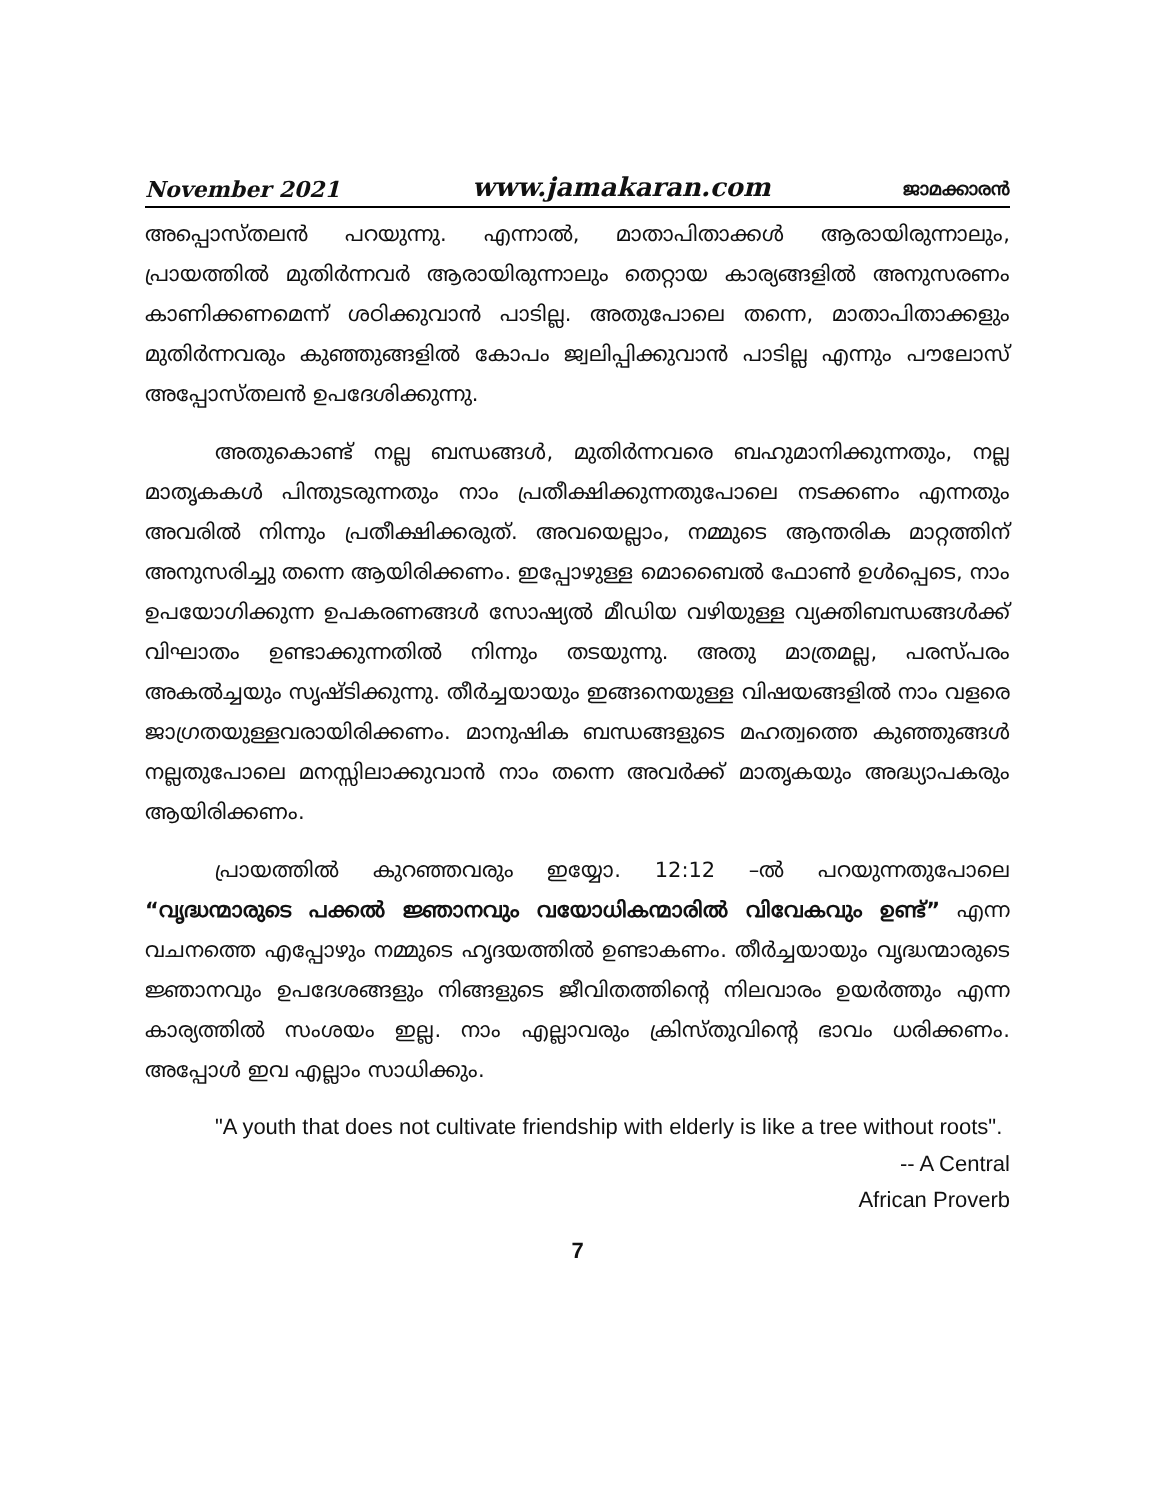November 2021 www.jamakaran.com ജാമക്കാരൻ
അപ്പൊസ്തലൻ പറയുന്നു. എന്നാൽ, മാതാപിതാക്കൾ ആരായിരുന്നാലും, പ്രായത്തിൽ മുതിർന്നവർ ആരായിരുന്നാലും തെറ്റായ കാര്യങ്ങളിൽ അനുസരണം കാണിക്കണമെന്ന് ശഠിക്കുവാൻ പാടില്ല. അതുപോലെ തന്നെ, മാതാപിതാക്കളും മുതിർന്നവരും കുഞ്ഞുങ്ങളിൽ കോപം ജ്വലിപ്പിക്കുവാൻ പാടില്ല എന്നും പൗലോസ് അപ്പോസ്തലൻ ഉപദേശിക്കുന്നു.
അതുകൊണ്ട് നല്ല ബന്ധങ്ങൾ, മുതിർന്നവരെ ബഹുമാനിക്കുന്നതും, നല്ല മാതൃകകൾ പിന്തുടരുന്നതും നാം പ്രതീക്ഷിക്കുന്നതുപോലെ നടക്കണം എന്നതും അവരിൽ നിന്നും പ്രതീക്ഷിക്കരുത്. അവയെല്ലാം, നമ്മുടെ ആന്തരിക മാറ്റത്തിന് അനുസരിച്ചു തന്നെ ആയിരിക്കണം. ഇപ്പോഴുള്ള മൊബൈൽ ഫോൺ ഉൾപ്പെടെ, നാം ഉപയോഗിക്കുന്ന ഉപകരണങ്ങൾ സോഷ്യൽ മീഡിയ വഴിയുള്ള വ്യക്തിബന്ധങ്ങൾക്ക് വിഘാതം ഉണ്ടാക്കുന്നതിൽ നിന്നും തടയുന്നു. അതു മാത്രമല്ല, പരസ്പരം അകൽച്ചയും സൃഷ്ടിക്കുന്നു. തീർച്ചയായും ഇങ്ങനെയുള്ള വിഷയങ്ങളിൽ നാം വളരെ ജാഗ്രതയുള്ളവരായിരിക്കണം. മാനുഷിക ബന്ധങ്ങളുടെ മഹത്വത്തെ കുഞ്ഞുങ്ങൾ നല്ലതുപോലെ മനസ്സിലാക്കുവാൻ നാം തന്നെ അവർക്ക് മാതൃകയും അദ്ധ്യാപകരും ആയിരിക്കണം.
പ്രായത്തിൽ കുറഞ്ഞവരും ഇയ്യോ. 12:12 –ൽ പറയുന്നതുപോലെ “വൃദ്ധന്മാരുടെ പക്കൽ ജ്ഞാനവും വയോധികന്മാരിൽ വിവേകവും ഉണ്ട്” എന്ന വചനത്തെ എപ്പോഴും നമ്മുടെ ഹൃദയത്തിൽ ഉണ്ടാകണം. തീർച്ചയായും വൃദ്ധന്മാരുടെ ജ്ഞാനവും ഉപദേശങ്ങളും നിങ്ങളുടെ ജീവിതത്തിന്റെ നിലവാരം ഉയർത്തും എന്ന കാര്യത്തിൽ സംശയം ഇല്ല. നാം എല്ലാവരും ക്രിസ്തുവിന്റെ ഭാവം ധരിക്കണം. അപ്പോൾ ഇവ എല്ലാം സാധിക്കും.
"A youth that does not cultivate friendship with elderly is like a tree without roots".
-- A Central
African Proverb
7